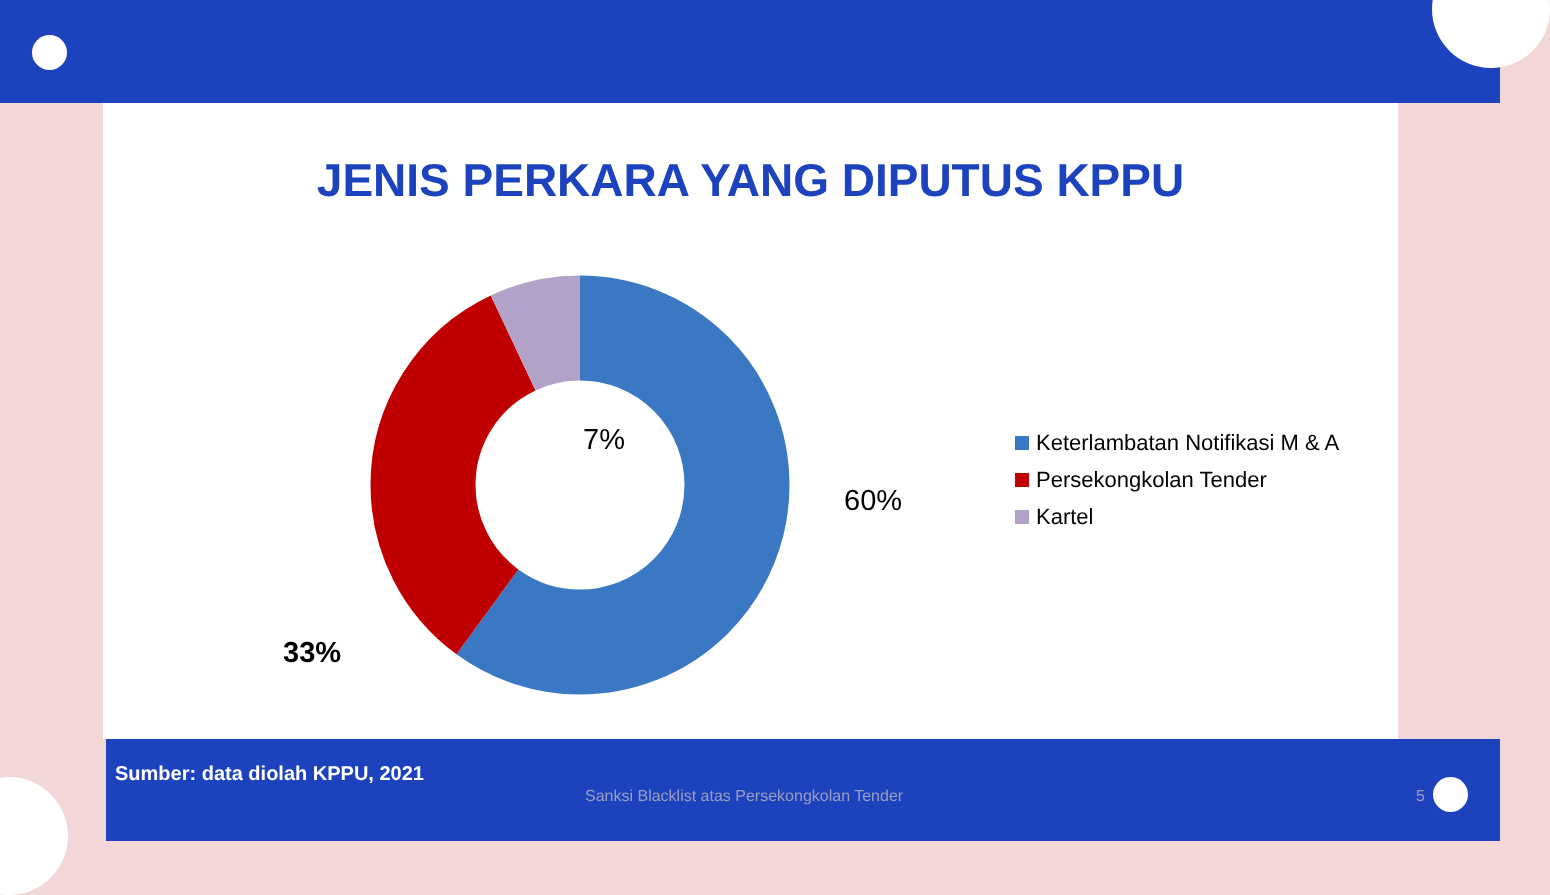JENIS PERKARA YANG DIPUTUS KPPU
7%
60%
33%
Keterlambatan Notifikasi M & A
Persekongkolan Tender
Kartel
Sumber: data diolah KPPU, 2021
Sanksi Blacklist atas Persekongkolan Tender
5